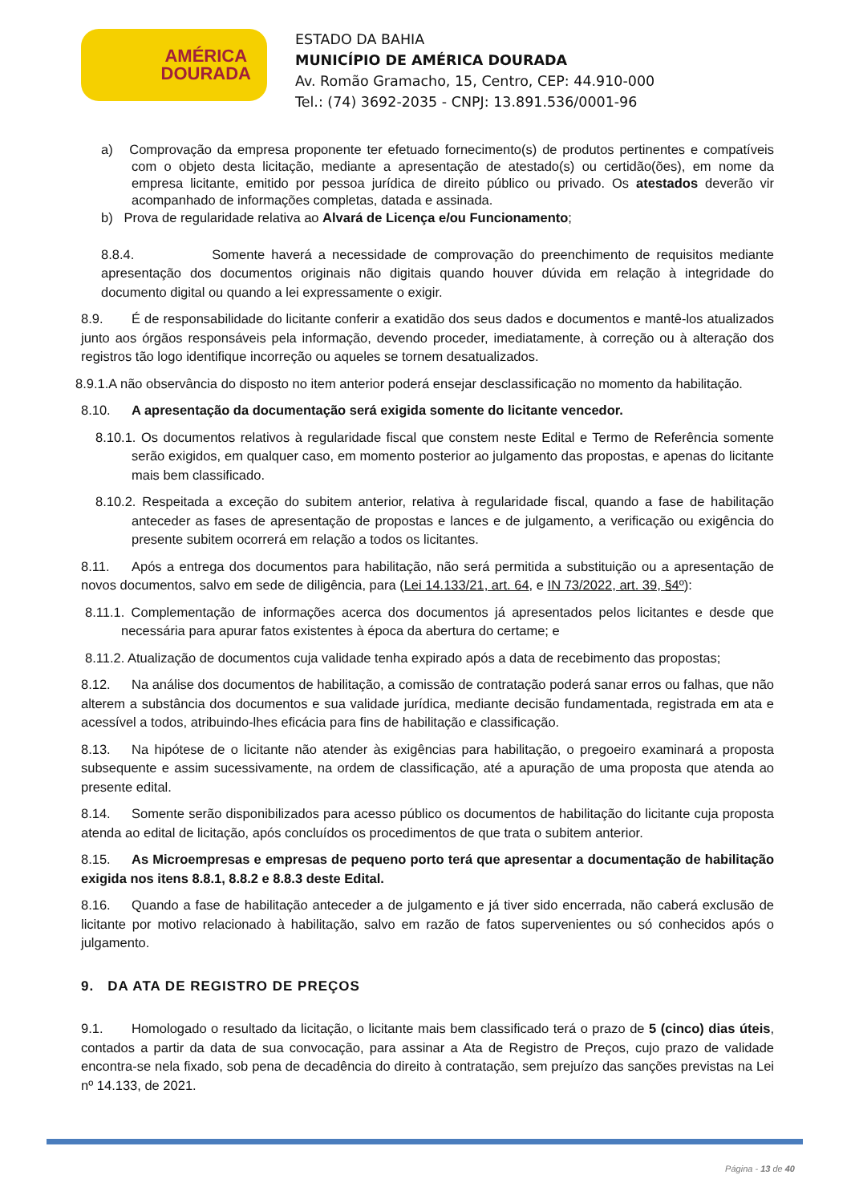AMÉRICA
DOURADA
ESTADO DA BAHIA
MUNICÍPIO DE AMÉRICA DOURADA
Av. Romão Gramacho, 15, Centro, CEP: 44.910-000
Tel.: (74) 3692-2035 - CNPJ: 13.891.536/0001-96
a) Comprovação da empresa proponente ter efetuado fornecimento(s) de produtos pertinentes e compatíveis com o objeto desta licitação, mediante a apresentação de atestado(s) ou certidão(ões), em nome da empresa licitante, emitido por pessoa jurídica de direito público ou privado. Os atestados deverão vir acompanhado de informações completas, datada e assinada.
b) Prova de regularidade relativa ao Alvará de Licença e/ou Funcionamento;
8.8.4. Somente haverá a necessidade de comprovação do preenchimento de requisitos mediante apresentação dos documentos originais não digitais quando houver dúvida em relação à integridade do documento digital ou quando a lei expressamente o exigir.
8.9. É de responsabilidade do licitante conferir a exatidão dos seus dados e documentos e mantê-los atualizados junto aos órgãos responsáveis pela informação, devendo proceder, imediatamente, à correção ou à alteração dos registros tão logo identifique incorreção ou aqueles se tornem desatualizados.
8.9.1.A não observância do disposto no item anterior poderá ensejar desclassificação no momento da habilitação.
8.10. A apresentação da documentação será exigida somente do licitante vencedor.
8.10.1. Os documentos relativos à regularidade fiscal que constem neste Edital e Termo de Referência somente serão exigidos, em qualquer caso, em momento posterior ao julgamento das propostas, e apenas do licitante mais bem classificado.
8.10.2. Respeitada a exceção do subitem anterior, relativa à regularidade fiscal, quando a fase de habilitação anteceder as fases de apresentação de propostas e lances e de julgamento, a verificação ou exigência do presente subitem ocorrerá em relação a todos os licitantes.
8.11. Após a entrega dos documentos para habilitação, não será permitida a substituição ou a apresentação de novos documentos, salvo em sede de diligência, para (Lei 14.133/21, art. 64, e IN 73/2022, art. 39, §4º):
8.11.1. Complementação de informações acerca dos documentos já apresentados pelos licitantes e desde que necessária para apurar fatos existentes à época da abertura do certame; e
8.11.2. Atualização de documentos cuja validade tenha expirado após a data de recebimento das propostas;
8.12. Na análise dos documentos de habilitação, a comissão de contratação poderá sanar erros ou falhas, que não alterem a substância dos documentos e sua validade jurídica, mediante decisão fundamentada, registrada em ata e acessível a todos, atribuindo-lhes eficácia para fins de habilitação e classificação.
8.13. Na hipótese de o licitante não atender às exigências para habilitação, o pregoeiro examinará a proposta subsequente e assim sucessivamente, na ordem de classificação, até a apuração de uma proposta que atenda ao presente edital.
8.14. Somente serão disponibilizados para acesso público os documentos de habilitação do licitante cuja proposta atenda ao edital de licitação, após concluídos os procedimentos de que trata o subitem anterior.
8.15. As Microempresas e empresas de pequeno porto terá que apresentar a documentação de habilitação exigida nos itens 8.8.1, 8.8.2 e 8.8.3 deste Edital.
8.16. Quando a fase de habilitação anteceder a de julgamento e já tiver sido encerrada, não caberá exclusão de licitante por motivo relacionado à habilitação, salvo em razão de fatos supervenientes ou só conhecidos após o julgamento.
9. DA ATA DE REGISTRO DE PREÇOS
9.1. Homologado o resultado da licitação, o licitante mais bem classificado terá o prazo de 5 (cinco) dias úteis, contados a partir da data de sua convocação, para assinar a Ata de Registro de Preços, cujo prazo de validade encontra-se nela fixado, sob pena de decadência do direito à contratação, sem prejuízo das sanções previstas na Lei nº 14.133, de 2021.
Página - 13 de 40